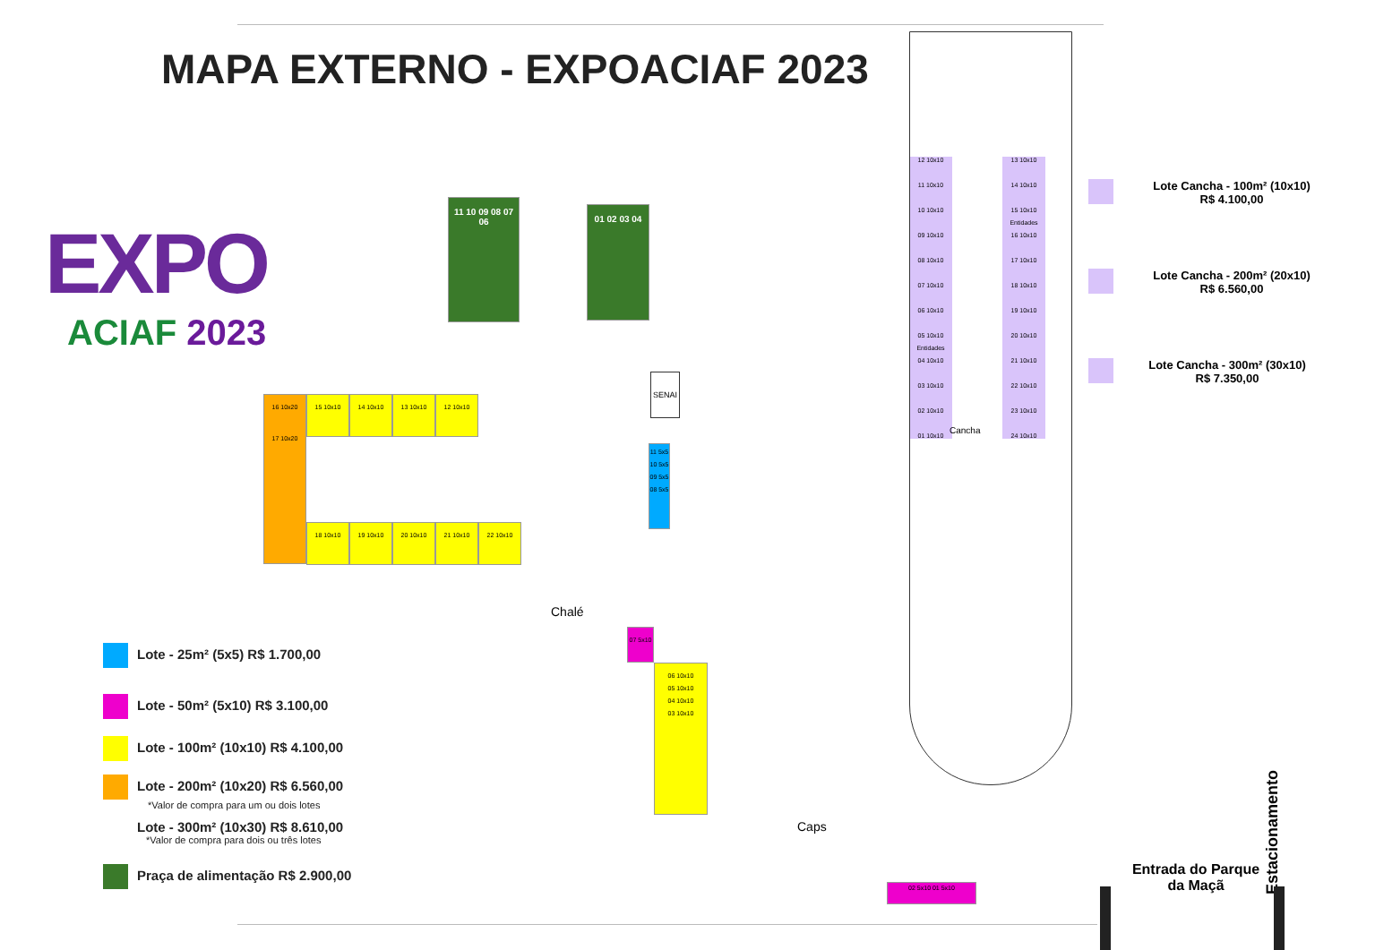MAPA EXTERNO - EXPOACIAF 2023
EXPO
ACIAF 2023
16 10x20
17 10x20
15 10x10 14 10x10 13 10x10 12 10x10
18 10x10 19 10x10 20 10x10 21 10x10 22 10x10
SENAI
11 5x5
10 5x5
09 5x5
08 5x5
11 10 09 08 07 06
01 02 03 04
Chalé
07 5x10
06 10x10
05 10x10
04 10x10
03 10x10
Caps
02 5x10 01 5x10
12 10x10
11 10x10
10 10x10
09 10x10
08 10x10
07 10x10
06 10x10
05 10x10
Entidades
04 10x10
03 10x10
02 10x10
01 10x10
Cancha
13 10x10
14 10x10
15 10x10
Entidades
16 10x10
17 10x10
18 10x10
19 10x10
20 10x10
21 10x10
22 10x10
23 10x10
24 10x10
Lote Cancha - 100m² (10x10)
R$ 4.100,00
Lote Cancha - 200m² (20x10)
R$ 6.560,00
Lote Cancha - 300m² (30x10)
R$ 7.350,00
Estacionamento
Entrada do Parque da Maçã
Lote - 25m² (5x5) R$ 1.700,00
Lote - 50m² (5x10) R$ 3.100,00
Lote - 100m² (10x10) R$ 4.100,00
Lote - 200m² (10x20) R$ 6.560,00
*Valor de compra para um ou dois lotes
Lote - 300m² (10x30) R$ 8.610,00
*Valor de compra para dois ou três lotes
Praça de alimentação R$ 2.900,00